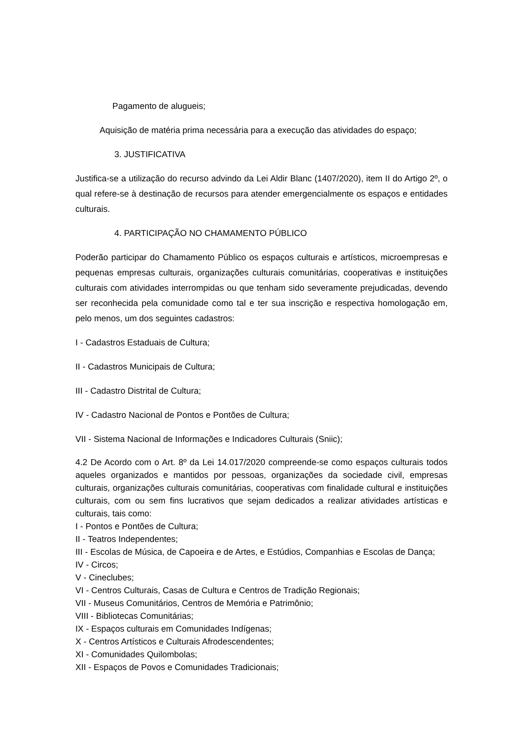Pagamento de alugueis;
Aquisição de matéria prima necessária para a execução das atividades do espaço;
3. JUSTIFICATIVA
Justifica-se a utilização do recurso advindo da Lei Aldir Blanc (1407/2020), item II do Artigo 2º, o qual refere-se à destinação de recursos para atender emergencialmente os espaços e entidades culturais.
4. PARTICIPAÇÃO NO CHAMAMENTO PÚBLICO
Poderão participar do Chamamento Público os espaços culturais e artísticos, microempresas e pequenas empresas culturais, organizações culturais comunitárias, cooperativas e instituições culturais com atividades interrompidas ou que tenham sido severamente prejudicadas, devendo ser reconhecida pela comunidade como tal e ter sua inscrição e respectiva homologação em, pelo menos, um dos seguintes cadastros:
I - Cadastros Estaduais de Cultura;
II - Cadastros Municipais de Cultura;
III - Cadastro Distrital de Cultura;
IV - Cadastro Nacional de Pontos e Pontões de Cultura;
VII - Sistema Nacional de Informações e Indicadores Culturais (Sniic);
4.2 De Acordo com o Art. 8º da Lei 14.017/2020 compreende-se como espaços culturais todos aqueles organizados e mantidos por pessoas, organizações da sociedade civil, empresas culturais, organizações culturais comunitárias, cooperativas com finalidade cultural e instituições culturais, com ou sem fins lucrativos que sejam dedicados a realizar atividades artísticas e culturais, tais como:
I - Pontos e Pontões de Cultura;
II - Teatros Independentes;
III - Escolas de Música, de Capoeira e de Artes, e Estúdios, Companhias e Escolas de Dança;
IV - Circos;
V - Cineclubes;
VI - Centros Culturais, Casas de Cultura e Centros de Tradição Regionais;
VII - Museus Comunitários, Centros de Memória e Patrimônio;
VIII - Bibliotecas Comunitárias;
IX - Espaços culturais em Comunidades Indígenas;
X - Centros Artísticos e Culturais Afrodescendentes;
XI - Comunidades Quilombolas;
XII - Espaços de Povos e Comunidades Tradicionais;